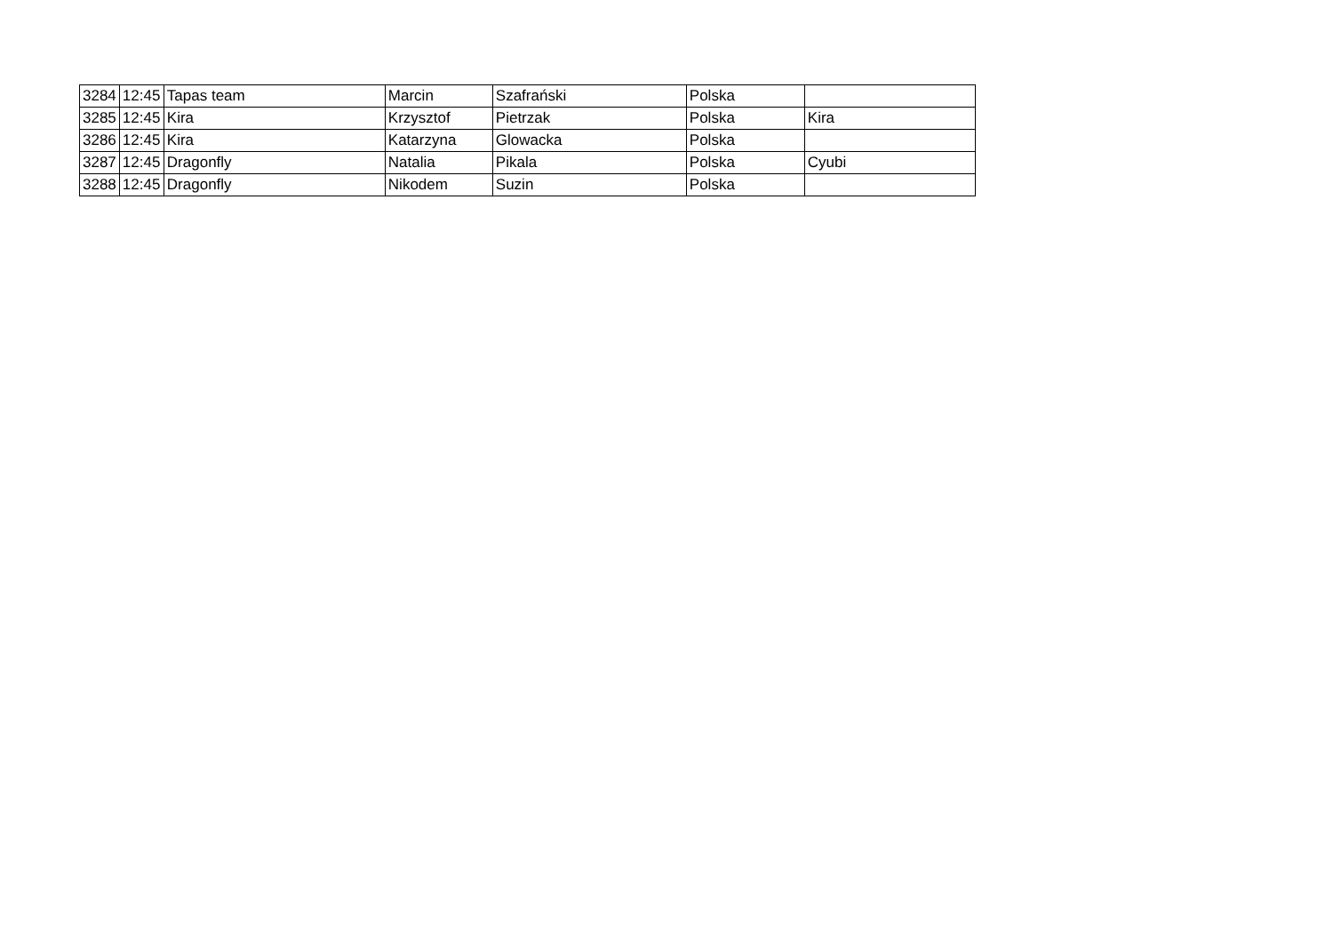| 3284 | 12:45 | Tapas team | Marcin | Szafrański | Polska | |
| 3285 | 12:45 | Kira | Krzysztof | Pietrzak | Polska | Kira |
| 3286 | 12:45 | Kira | Katarzyna | Glowacka | Polska | |
| 3287 | 12:45 | Dragonfly | Natalia | Pikala | Polska | Cyubi |
| 3288 | 12:45 | Dragonfly | Nikodem | Suzin | Polska | |